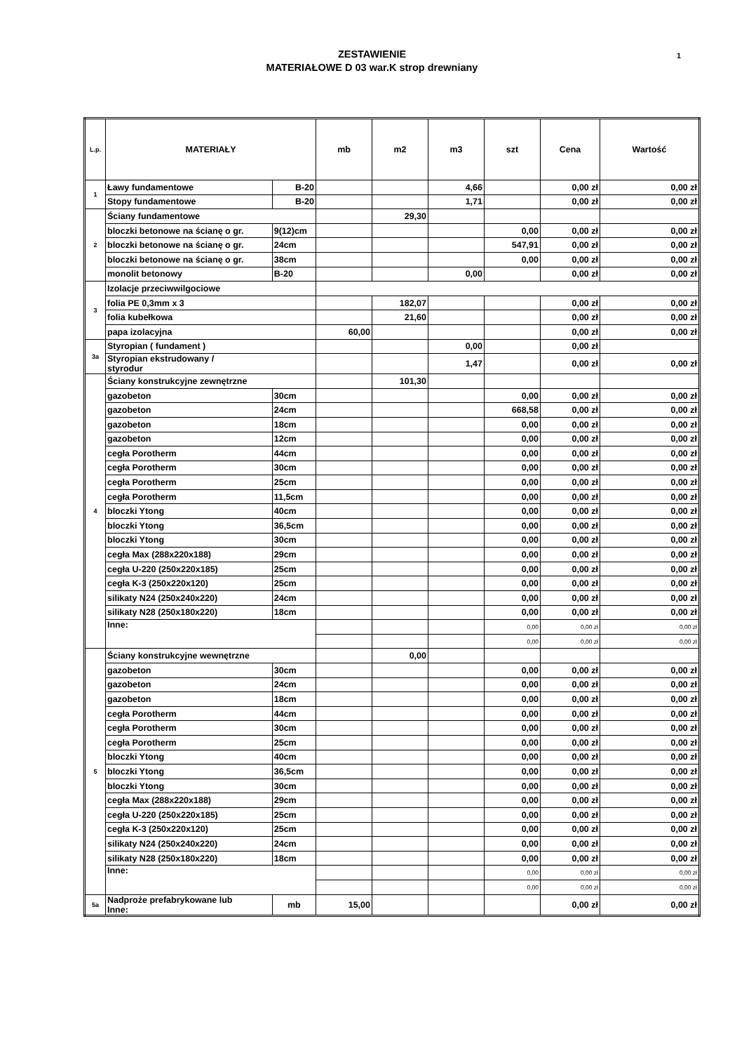ZESTAWIENIE
MATERIAŁOWE D 03 war.K strop drewniany
1
| L.p. | MATERIAŁY | | mb | m2 | m3 | szt | Cena | Wartość |
| --- | --- | --- | --- | --- | --- | --- | --- | --- |
| 1 | Ławy fundamentowe | B-20 | | | 4,66 | | 0,00 zł | 0,00 zł |
| | Stopy fundamentowe | B-20 | | | 1,71 | | 0,00 zł | 0,00 zł |
| 2 | Ściany fundamentowe | | | 29,30 | | | | |
| | bloczki betonowe na ścianę o gr. | 9(12)cm | | | | 0,00 | 0,00 zł | 0,00 zł |
| | bloczki betonowe na ścianę o gr. | 24cm | | | | 547,91 | 0,00 zł | 0,00 zł |
| | bloczki betonowe na ścianę o gr. | 38cm | | | | 0,00 | 0,00 zł | 0,00 zł |
| | monolit betonowy | B-20 | | | 0,00 | | 0,00 zł | 0,00 zł |
| 3 | Izolacje przeciwwilgociowe | | | | | | | |
| | folia PE 0,3mm x 3 | | | 182,07 | | | 0,00 zł | 0,00 zł |
| | folia kubełkowa | | | 21,60 | | | 0,00 zł | 0,00 zł |
| | papa izolacyjna | | 60,00 | | | | 0,00 zł | 0,00 zł |
| 3a | Styropian ( fundament ) | | | | 0,00 | | 0,00 zł | |
| | Styropian ekstrudowany / styrodur | | | | 1,47 | | 0,00 zł | 0,00 zł |
| 4 | Ściany konstrukcyjne zewnętrzne | | | 101,30 | | | | |
| | gazobeton | 30cm | | | | 0,00 | 0,00 zł | 0,00 zł |
| | gazobeton | 24cm | | | | 668,58 | 0,00 zł | 0,00 zł |
| | gazobeton | 18cm | | | | 0,00 | 0,00 zł | 0,00 zł |
| | gazobeton | 12cm | | | | 0,00 | 0,00 zł | 0,00 zł |
| | cegła Porotherm | 44cm | | | | 0,00 | 0,00 zł | 0,00 zł |
| | cegła Porotherm | 30cm | | | | 0,00 | 0,00 zł | 0,00 zł |
| | cegła Porotherm | 25cm | | | | 0,00 | 0,00 zł | 0,00 zł |
| | cegła Porotherm | 11,5cm | | | | 0,00 | 0,00 zł | 0,00 zł |
| | bloczki Ytong | 40cm | | | | 0,00 | 0,00 zł | 0,00 zł |
| | bloczki Ytong | 36,5cm | | | | 0,00 | 0,00 zł | 0,00 zł |
| | bloczki Ytong | 30cm | | | | 0,00 | 0,00 zł | 0,00 zł |
| | cegła Max (288x220x188) | 29cm | | | | 0,00 | 0,00 zł | 0,00 zł |
| | cegła U-220 (250x220x185) | 25cm | | | | 0,00 | 0,00 zł | 0,00 zł |
| | cegła K-3 (250x220x120) | 25cm | | | | 0,00 | 0,00 zł | 0,00 zł |
| | silikaty N24 (250x240x220) | 24cm | | | | 0,00 | 0,00 zł | 0,00 zł |
| | silikaty N28 (250x180x220) | 18cm | | | | 0,00 | 0,00 zł | 0,00 zł |
| | Inne: | | | | | 0,00 | 0,00 zł | 0,00 zł |
| | | | | | | 0,00 | 0,00 zł | 0,00 zł |
| 5 | Ściany konstrukcyjne wewnętrzne | | | 0,00 | | | | |
| | gazobeton | 30cm | | | | 0,00 | 0,00 zł | 0,00 zł |
| | gazobeton | 24cm | | | | 0,00 | 0,00 zł | 0,00 zł |
| | gazobeton | 18cm | | | | 0,00 | 0,00 zł | 0,00 zł |
| | cegła Porotherm | 44cm | | | | 0,00 | 0,00 zł | 0,00 zł |
| | cegła Porotherm | 30cm | | | | 0,00 | 0,00 zł | 0,00 zł |
| | cegła Porotherm | 25cm | | | | 0,00 | 0,00 zł | 0,00 zł |
| | bloczki Ytong | 40cm | | | | 0,00 | 0,00 zł | 0,00 zł |
| | bloczki Ytong | 36,5cm | | | | 0,00 | 0,00 zł | 0,00 zł |
| | bloczki Ytong | 30cm | | | | 0,00 | 0,00 zł | 0,00 zł |
| | cegła Max (288x220x188) | 29cm | | | | 0,00 | 0,00 zł | 0,00 zł |
| | cegła U-220 (250x220x185) | 25cm | | | | 0,00 | 0,00 zł | 0,00 zł |
| | cegła K-3 (250x220x120) | 25cm | | | | 0,00 | 0,00 zł | 0,00 zł |
| | silikaty N24 (250x240x220) | 24cm | | | | 0,00 | 0,00 zł | 0,00 zł |
| | silikaty N28 (250x180x220) | 18cm | | | | 0,00 | 0,00 zł | 0,00 zł |
| | Inne: | | | | | 0,00 | 0,00 zł | 0,00 zł |
| | | | | | | 0,00 | 0,00 zł | 0,00 zł |
| 5a | Nadproże prefabrykowane lub Inne: | mb | 15,00 | | | | 0,00 zł | 0,00 zł |